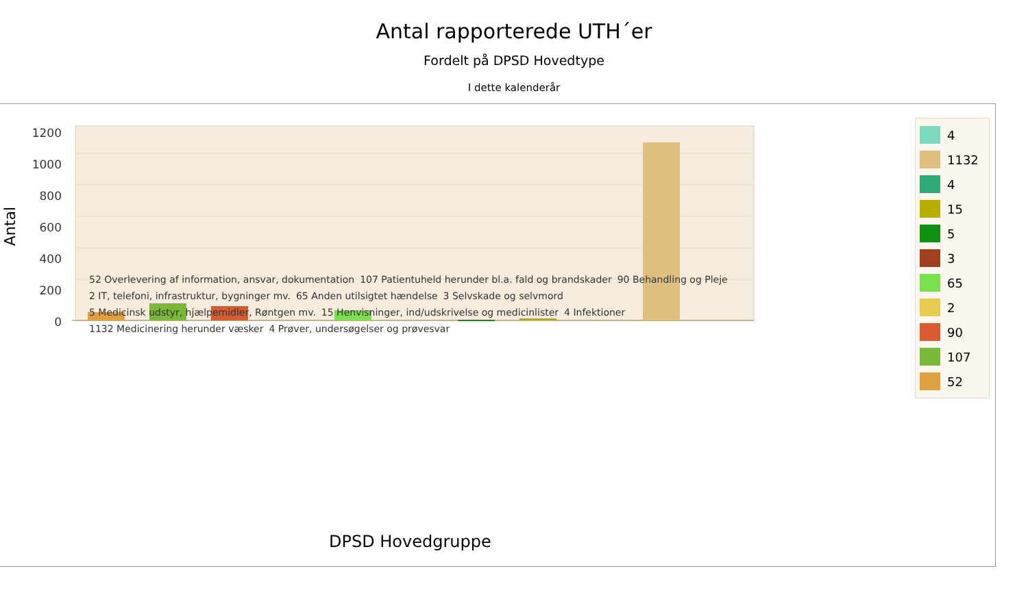Antal rapporterede UTH´er
Fordelt på DPSD Hovedtype
I dette kalenderår
Antal
1200
1000
800
600
400
200
0
DPSD Hovedgruppe
4
1132
4
15
5
3
65
2
90
107
52
52 Overlevering af information, ansvar, dokumentation 107 Patientuheld herunder bl.a. fald og brandskader 90 Behandling og Pleje 2 IT, telefoni, infrastruktur, bygninger mv. 65 Anden utilsigtet hændelse 3 Selvskade og selvmord 5 Medicinsk udstyr, hjælpemidler, Røntgen mv. 15 Henvisninger, ind/udskrivelse og medicinlister 4 Infektioner 1132 Medicinering herunder væsker 4 Prøver, undersøgelser og prøvesvar